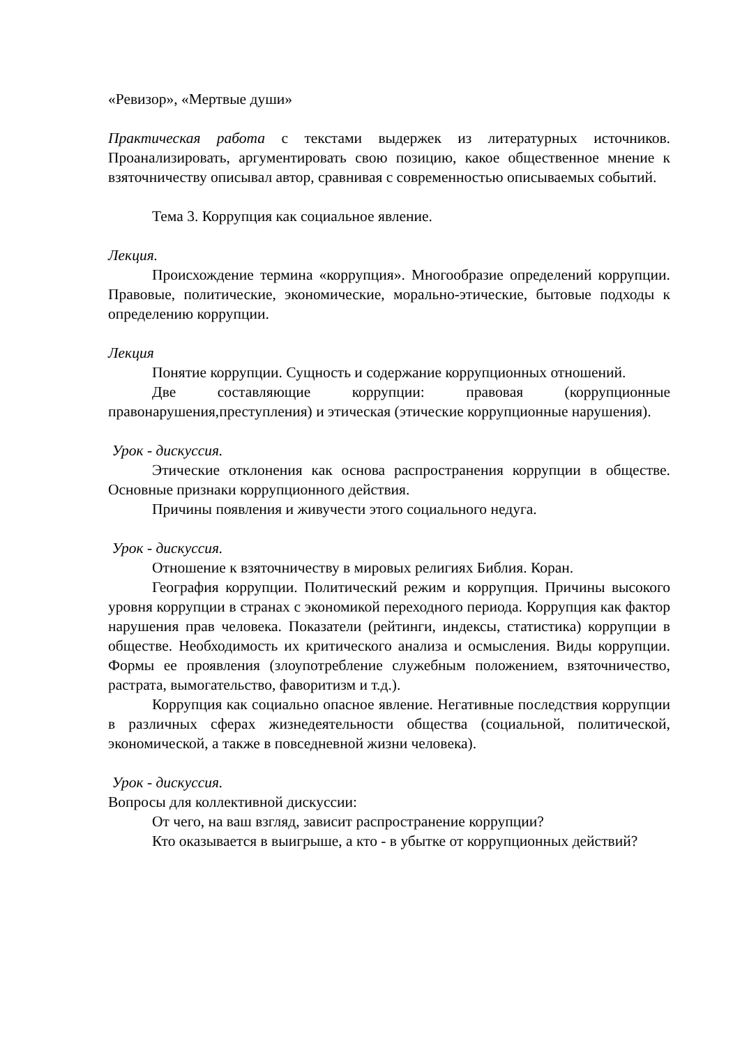«Ревизор», «Мертвые души»
Практическая работа с текстами выдержек из литературных источников. Проанализировать, аргументировать свою позицию, какое общественное мнение к взяточничеству описывал автор, сравнивая с современностью описываемых событий.
Тема 3. Коррупция как социальное явление.
Лекция.
Происхождение термина «коррупция». Многообразие определений коррупции. Правовые, политические, экономические, морально-этические, бытовые подходы к определению коррупции.
Лекция
Понятие коррупции. Сущность и содержание коррупционных отношений.
Две составляющие коррупции: правовая (коррупционные правонарушения,преступления) и этическая (этические коррупционные нарушения).
Урок - дискуссия.
Этические отклонения как основа распространения коррупции в обществе. Основные признаки коррупционного действия.
Причины появления и живучести этого социального недуга.
Урок - дискуссия.
Отношение к взяточничеству в мировых религиях Библия. Коран.
География коррупции. Политический режим и коррупция. Причины высокого уровня коррупции в странах с экономикой переходного периода. Коррупция как фактор нарушения прав человека. Показатели (рейтинги, индексы, статистика) коррупции в обществе. Необходимость их критического анализа и осмысления. Виды коррупции. Формы ее проявления (злоупотребление служебным положением, взяточничество, растрата, вымогательство, фаворитизм и т.д.).
Коррупция как социально опасное явление. Негативные последствия коррупции в различных сферах жизнедеятельности общества (социальной, политической, экономической, а также в повседневной жизни человека).
Урок - дискуссия.
Вопросы для коллективной дискуссии:
От чего, на ваш взгляд, зависит распространение коррупции?
Кто оказывается в выигрыше, а кто - в убытке от коррупционных действий?